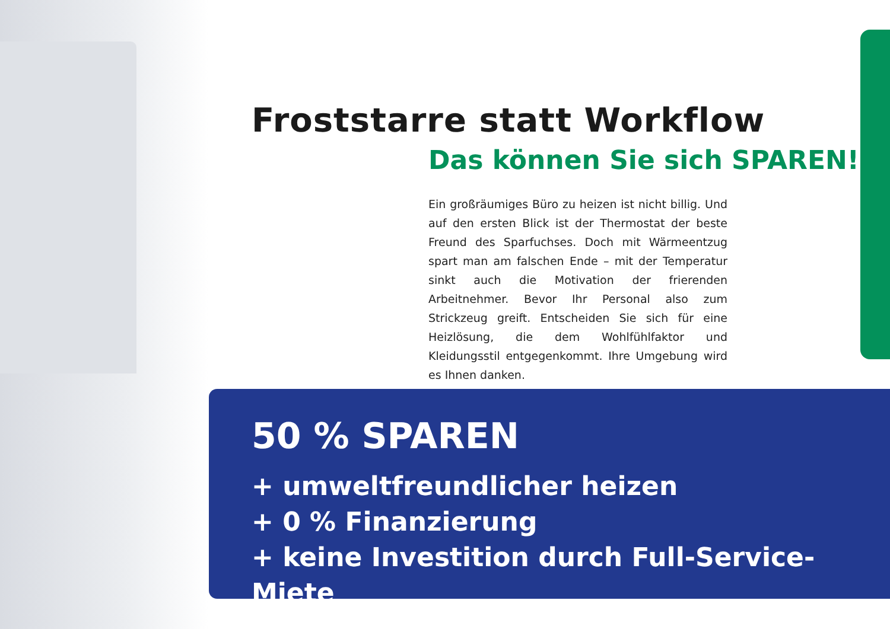Froststarre statt Workflow
Das können Sie sich SPAREN!
Ein großräumiges Büro zu heizen ist nicht billig. Und auf den ersten Blick ist der Thermostat der beste Freund des Sparfuchses. Doch mit Wärmeentzug spart man am falschen Ende – mit der Temperatur sinkt auch die Motivation der frierenden Arbeitnehmer. Bevor Ihr Personal also zum Strickzeug greift. Entscheiden Sie sich für eine Heizlösung, die dem Wohlfühlfaktor und Kleidungsstil entgegenkommt. Ihre Umgebung wird es Ihnen danken.
50 % SPAREN
+ umweltfreundlicher heizen
+ 0 % Finanzierung
+ keine Investition durch Full-Service-Miete